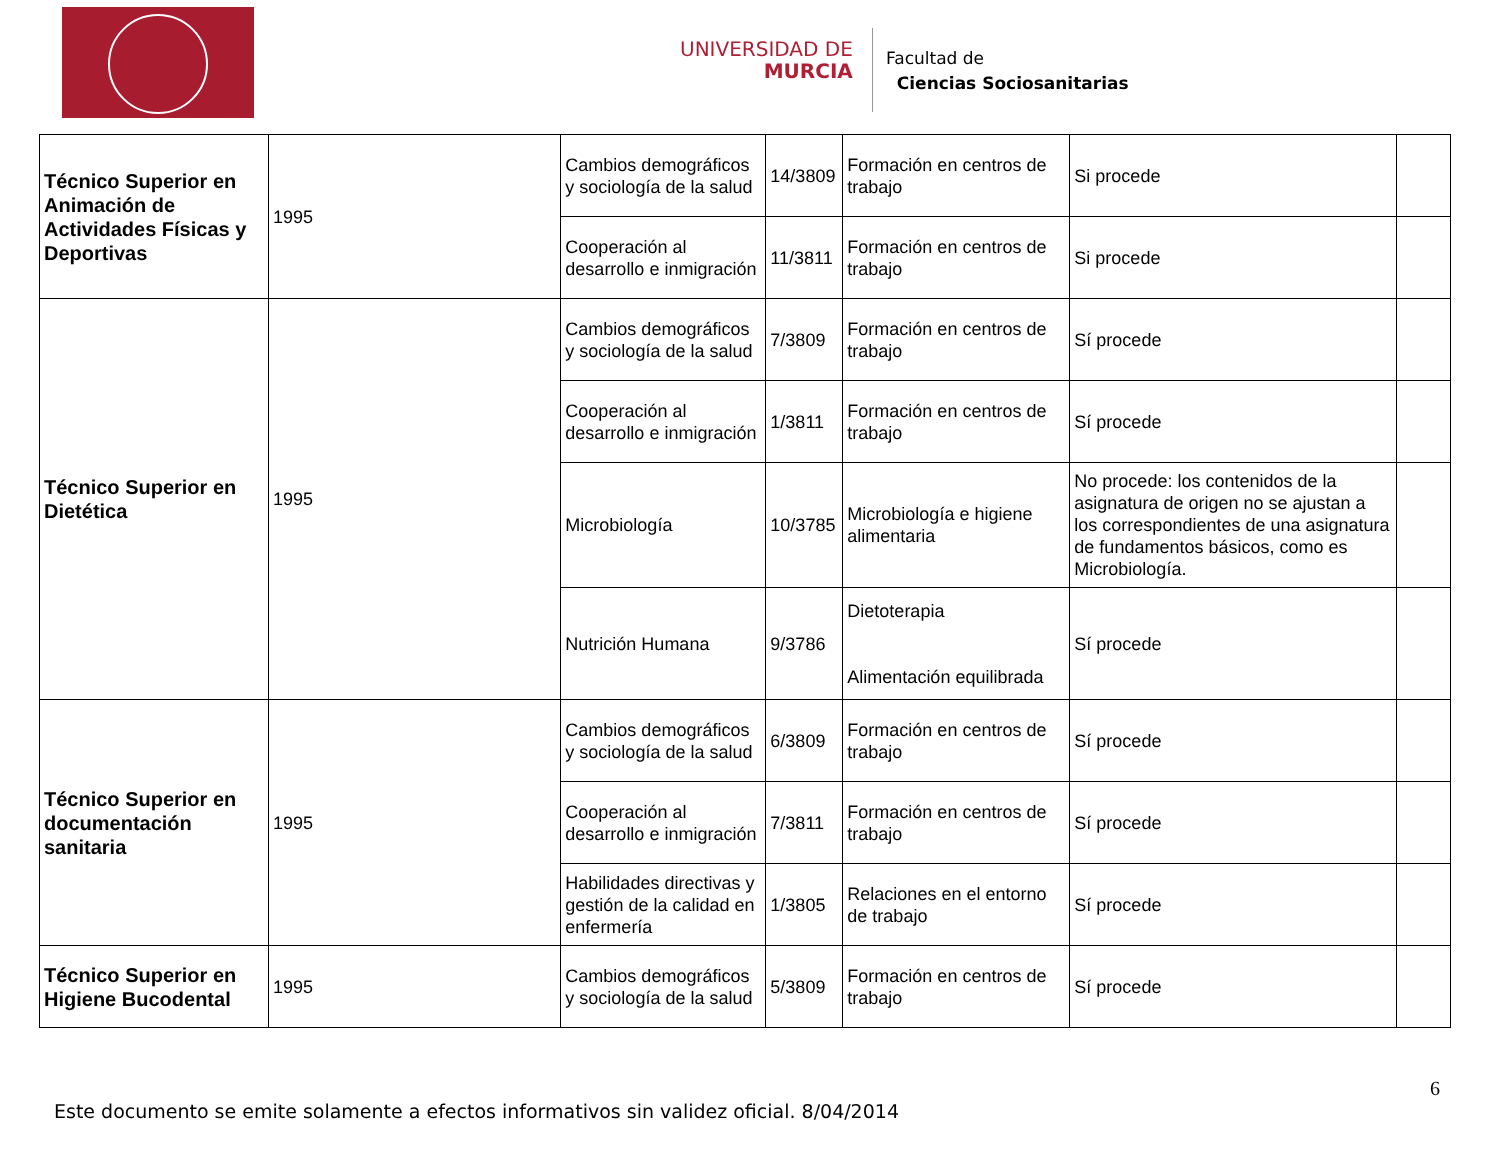UNIVERSIDAD DE
MURCIA
Facultad de
Ciencias Sociosanitarias
| Técnico Superior en Animación de Actividades Físicas y Deportivas | 1995 | Cambios demográficos y sociología de la salud | 14/3809 | Formación en centros de trabajo | Si procede | |
| | | Cooperación al desarrollo e inmigración | 11/3811 | Formación en centros de trabajo | Si procede | |
| Técnico Superior en Dietética | 1995 | Cambios demográficos y sociología de la salud | 7/3809 | Formación en centros de trabajo | Sí procede | |
| | | Cooperación al desarrollo e inmigración | 1/3811 | Formación en centros de trabajo | Sí procede | |
| | | Microbiología | 10/3785 | Microbiología e higiene alimentaria | No procede: los contenidos de la asignatura de origen no se ajustan a los correspondientes de una asignatura de fundamentos básicos, como es Microbiología. | |
| | | Nutrición Humana | 9/3786 | Dietoterapia Alimentación equilibrada | Sí procede | |
| Técnico Superior en documentación sanitaria | 1995 | Cambios demográficos y sociología de la salud | 6/3809 | Formación en centros de trabajo | Sí procede | |
| | | Cooperación al desarrollo e inmigración | 7/3811 | Formación en centros de trabajo | Sí procede | |
| | | Habilidades directivas y gestión de la calidad en enfermería | 1/3805 | Relaciones en el entorno de trabajo | Sí procede | |
| Técnico Superior en Higiene Bucodental | 1995 | Cambios demográficos y sociología de la salud | 5/3809 | Formación en centros de trabajo | Sí procede | |
6
Este documento se emite solamente a efectos informativos sin validez oficial. 8/04/2014